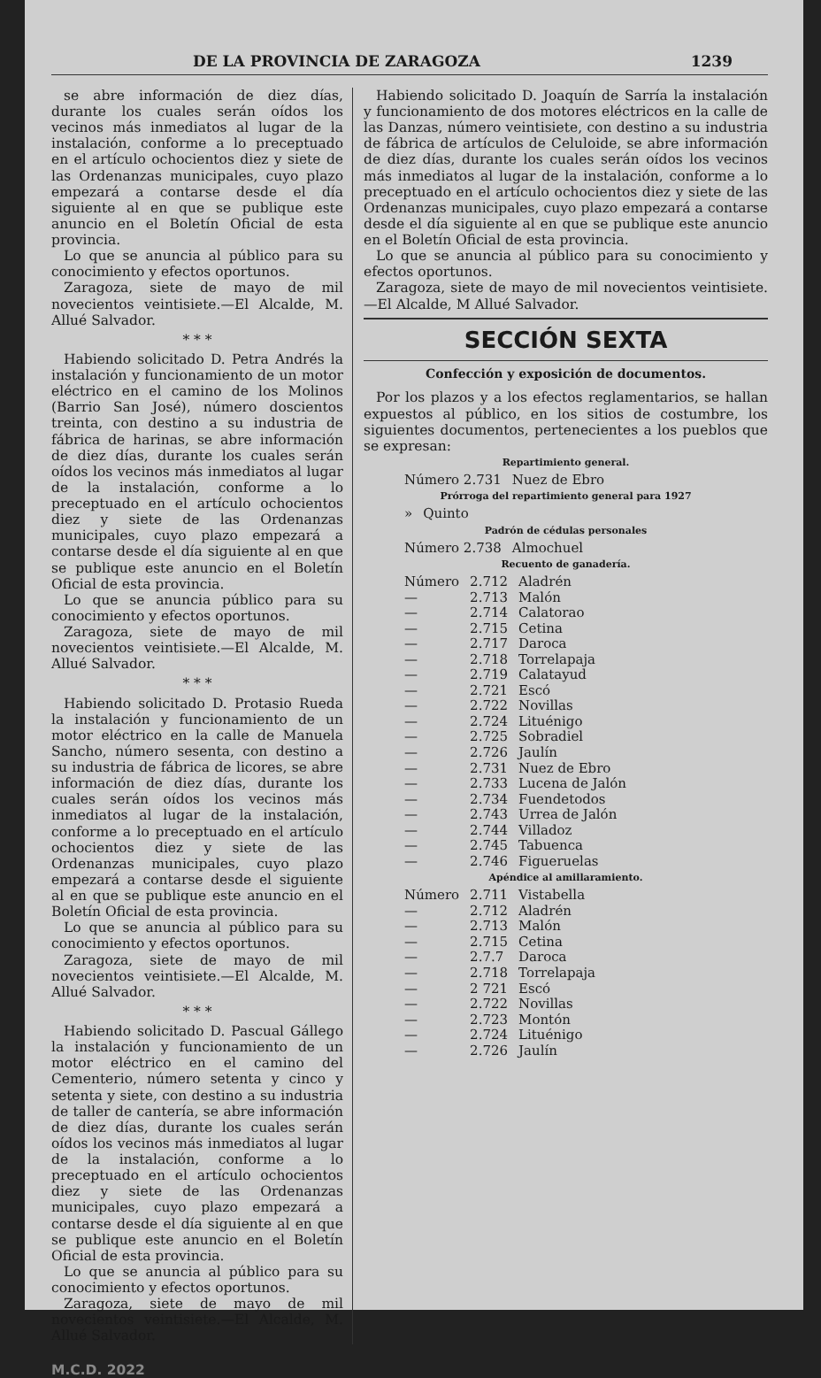DE LA PROVINCIA DE ZARAGOZA 1239
se abre información de diez días, durante los cuales serán oídos los vecinos más inmediatos al lugar de la instalación, conforme a lo preceptuado en el artículo ochocientos diez y siete de las Ordenanzas municipales, cuyo plazo empezará a contarse desde el día siguiente al en que se publique este anuncio en el Boletín Oficial de esta provincia.
Lo que se anuncia al público para su conocimiento y efectos oportunos.
Zaragoza, siete de mayo de mil novecientos veintisiete.—El Alcalde, M. Allué Salvador.
* * *
Habiendo solicitado D. Petra Andrés la instalación y funcionamiento de un motor eléctrico en el camino de los Molinos (Barrio San José), número doscientos treinta, con destino a su industria de fábrica de harinas, se abre información de diez días, durante los cuales serán oídos los vecinos más inmediatos al lugar de la instalación, conforme a lo preceptuado en el artículo ochocientos diez y siete de las Ordenanzas municipales, cuyo plazo empezará a contarse desde el día siguiente al en que se publique este anuncio en el Boletín Oficial de esta provincia.
Lo que se anuncia público para su conocimiento y efectos oportunos.
Zaragoza, siete de mayo de mil novecientos veintisiete.—El Alcalde, M. Allué Salvador.
* * *
Habiendo solicitado D. Protasio Rueda la instalación y funcionamiento de un motor eléctrico en la calle de Manuela Sancho, número sesenta, con destino a su industria de fábrica de licores, se abre información de diez días, durante los cuales serán oídos los vecinos más inmediatos al lugar de la instalación, conforme a lo preceptuado en el artículo ochocientos diez y siete de las Ordenanzas municipales, cuyo plazo empezará a contarse desde el siguiente al en que se publique este anuncio en el Boletín Oficial de esta provincia.
Lo que se anuncia al público para su conocimiento y efectos oportunos.
Zaragoza, siete de mayo de mil novecientos veintisiete.—El Alcalde, M. Allué Salvador.
* * *
Habiendo solicitado D. Pascual Gállego la instalación y funcionamiento de un motor eléctrico en el camino del Cementerio, número setenta y cinco y setenta y siete, con destino a su industria de taller de cantería, se abre información de diez días, durante los cuales serán oídos los vecinos más inmediatos al lugar de la instalación, conforme a lo preceptuado en el artículo ochocientos diez y siete de las Ordenanzas municipales, cuyo plazo empezará a contarse desde el día siguiente al en que se publique este anuncio en el Boletín Oficial de esta provincia.
Lo que se anuncia al público para su conocimiento y efectos oportunos.
Zaragoza, siete de mayo de mil novecientos veintisiete.—El Alcalde, M. Allué Salvador.
Habiendo solicitado D. Joaquín de Sarría la instalación y funcionamiento de dos motores eléctricos en la calle de las Danzas, número veintisiete, con destino a su industria de fábrica de artículos de Celuloide, se abre información de diez días, durante los cuales serán oídos los vecinos más inmediatos al lugar de la instalación, conforme a lo preceptuado en el artículo ochocientos diez y siete de las Ordenanzas municipales, cuyo plazo empezará a contarse desde el día siguiente al en que se publique este anuncio en el Boletín Oficial de esta provincia.
Lo que se anuncia al público para su conocimiento y efectos oportunos.
Zaragoza, siete de mayo de mil novecientos veintisiete.—El Alcalde, M Allué Salvador.
SECCIÓN SEXTA
Confección y exposición de documentos.
Por los plazos y a los efectos reglamentarios, se hallan expuestos al público, en los sitios de costumbre, los siguientes documentos, pertenecientes a los pueblos que se expresan:
Repartimiento general.
| Número 2.731 | Nuez de Ebro |
Prórroga del repartimiento general para 1927
| » | Quinto |
Padrón de cédulas personales
| Número 2.738 | Almochuel |
Recuento de ganadería.
| Número | 2.712 | Aladrén |
| — | 2.713 | Malón |
| — | 2.714 | Calatorao |
| — | 2.715 | Cetina |
| — | 2.717 | Daroca |
| — | 2.718 | Torrelapaja |
| — | 2.719 | Calatayud |
| — | 2.721 | Escó |
| — | 2.722 | Novillas |
| — | 2.724 | Lituénigo |
| — | 2.725 | Sobradiel |
| — | 2.726 | Jaulín |
| — | 2.731 | Nuez de Ebro |
| — | 2.733 | Lucena de Jalón |
| — | 2.734 | Fuendetodos |
| — | 2.743 | Urrea de Jalón |
| — | 2.744 | Villadoz |
| — | 2.745 | Tabuenca |
| — | 2.746 | Figueruelas |
Apéndice al amillaramiento.
| Número | 2.711 | Vistabella |
| — | 2.712 | Aladrén |
| — | 2.713 | Malón |
| — | 2.715 | Cetina |
| — | 2.7.7 | Daroca |
| — | 2.718 | Torrelapaja |
| — | 2 721 | Escó |
| — | 2.722 | Novillas |
| — | 2.723 | Montón |
| — | 2.724 | Lituénigo |
| — | 2.726 | Jaulín |
M.C.D. 2022